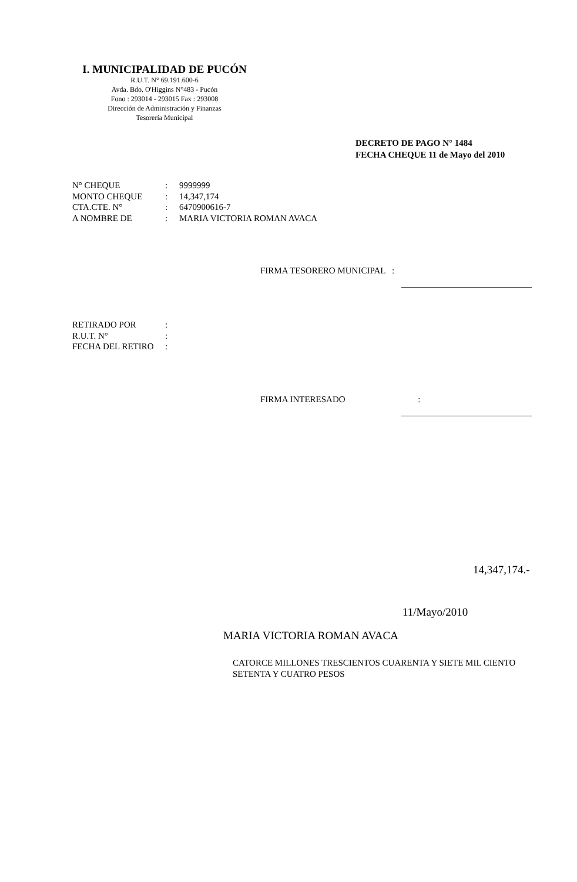I. MUNICIPALIDAD DE PUCÓN
R.U.T. N° 69.191.600-6
Avda. Bdo. O'Higgins N°483 - Pucón
Fono : 293014 - 293015 Fax : 293008
Dirección de Administración y Finanzas
Tesorería Municipal
DECRETO DE PAGO N° 1484
FECHA CHEQUE 11 de Mayo del 2010
| N° CHEQUE | : | 9999999 |
| MONTO CHEQUE | : | 14,347,174 |
| CTA.CTE. N° | : | 6470900616-7 |
| A NOMBRE DE | : | MARIA VICTORIA ROMAN AVACA |
FIRMA TESORERO MUNICIPAL :
| RETIRADO POR | : |
| R.U.T. N° | : |
| FECHA DEL RETIRO | : |
FIRMA INTERESADO :
14,347,174.-
11/Mayo/2010
MARIA VICTORIA ROMAN AVACA
CATORCE MILLONES TRESCIENTOS CUARENTA Y SIETE MIL CIENTO
SETENTA Y CUATRO PESOS